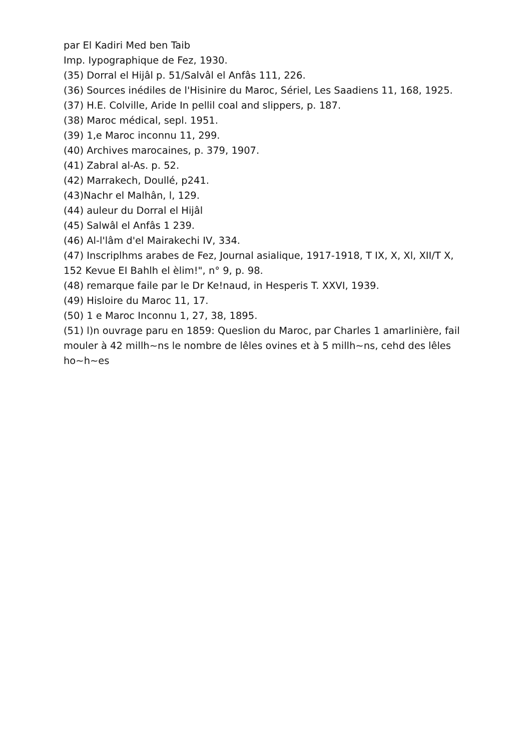par El Kadiri Med ben Taib
Imp. Iypographique de Fez, 1930.
(35) Dorral el Hijâl p. 51/Salvâl el Anfâs 111, 226.
(36) Sources inédiles de l'Hisinire du Maroc, Sériel, Les Saadiens 11, 168, 1925.
(37) H.E. Colville, Aride In pellil coal and slippers, p. 187.
(38) Maroc médical, sepl. 1951.
(39) 1,e Maroc inconnu 11, 299.
(40) Archives marocaines, p. 379, 1907.
(41) Zabral al-As. p. 52.
(42) Marrakech, Doullé, p241.
(43)Nachr el Malhân, l, 129.
(44) auleur du Dorral el Hijâl
(45) Salwâl el Anfâs 1 239.
(46) Al-l'lâm d'el Mairakechi IV, 334.
(47) Inscriplhms arabes de Fez, Journal asialique, 1917-1918, T IX, X, Xl, XII/T X, 152 Kevue EI Bahlh el èlim!", n° 9, p. 98.
(48) remarque faile par le Dr Ke!naud, in Hesperis T. XXVI, 1939.
(49) Hisloire du Maroc 11, 17.
(50) 1 e Maroc Inconnu 1, 27, 38, 1895.
(51) l)n ouvrage paru en 1859: Queslion du Maroc, par Charles 1 amarlinière, fail mouler à 42 millh~ns le nombre de lêles ovines et à 5 millh~ns, cehd des lêles ho~h~es